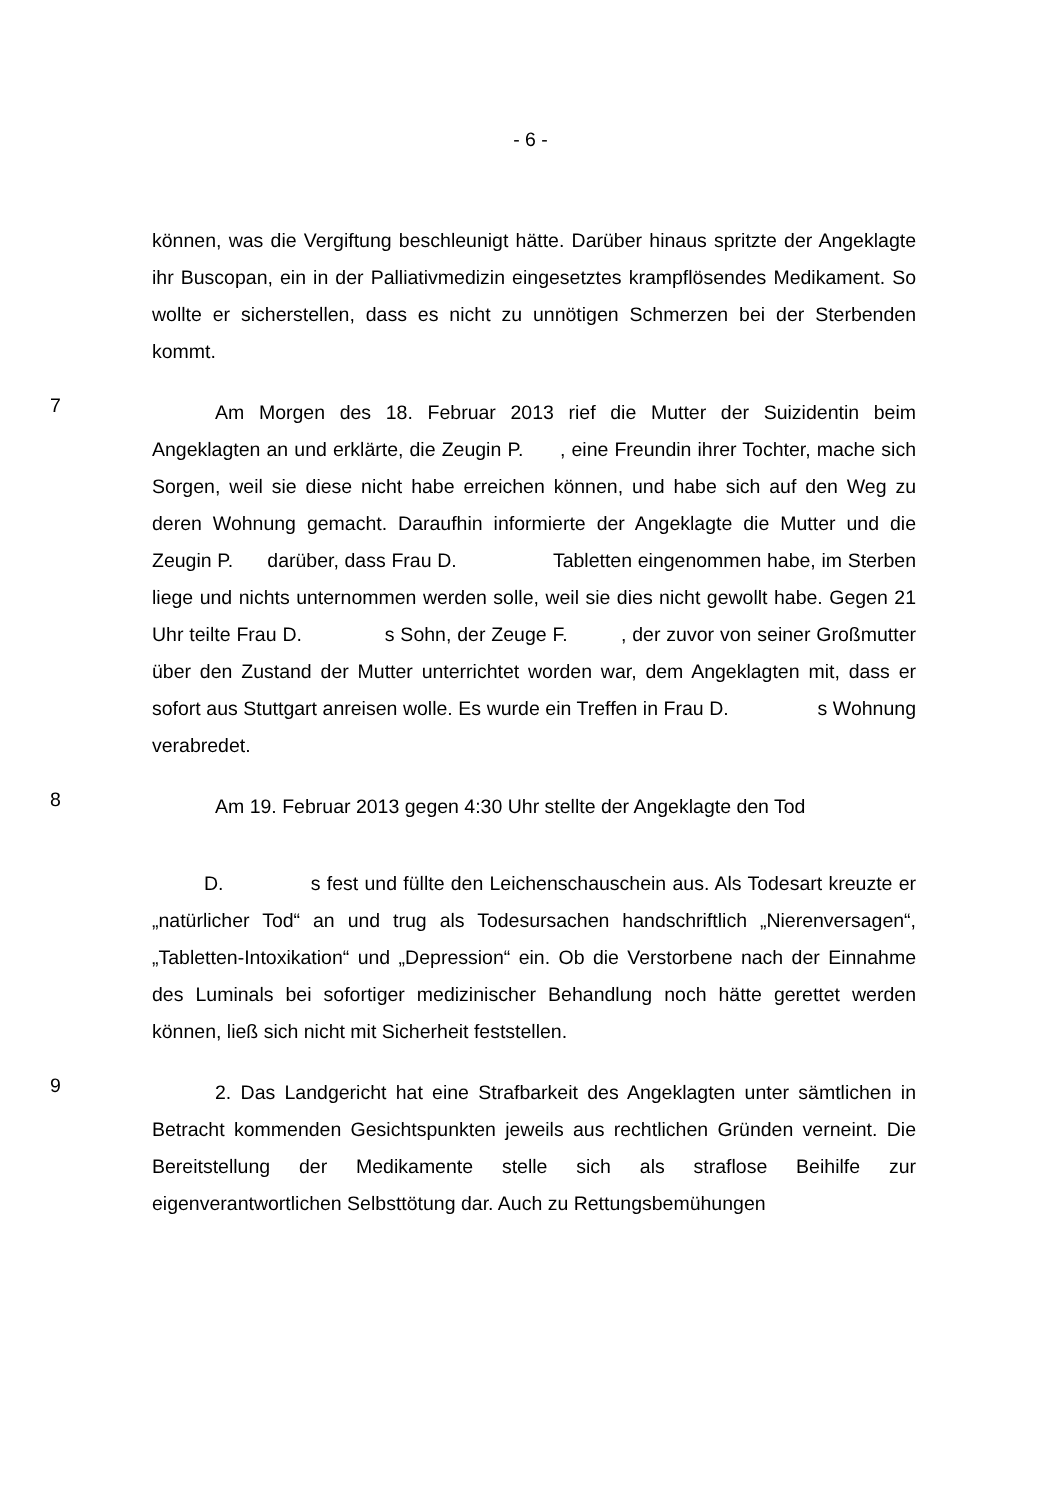- 6 -
können, was die Vergiftung beschleunigt hätte. Darüber hinaus spritzte der An­geklagte ihr Buscopan, ein in der Palliativmedizin eingesetztes krampflösendes Medikament. So wollte er sicherstellen, dass es nicht zu unnötigen Schmerzen bei der Sterbenden kommt.
7
Am Morgen des 18. Februar 2013 rief die Mutter der Suizidentin beim Angeklagten an und erklärte, die Zeugin P. , eine Freundin ihrer Tochter, mache sich Sorgen, weil sie diese nicht habe erreichen können, und habe sich auf den Weg zu deren Wohnung gemacht. Daraufhin informierte der Angeklagte die Mutter und die Zeugin P. darüber, dass Frau D. Tabletten eingenommen habe, im Sterben liege und nichts unternommen werden solle, weil sie dies nicht gewollt habe. Gegen 21 Uhr teilte Frau D. s Sohn, der Zeuge F. , der zuvor von seiner Großmutter über den Zustand der Mutter unterrichtet worden war, dem Angeklagten mit, dass er sofort aus Stutt­gart anreisen wolle. Es wurde ein Treffen in Frau D. s Wohnung ver­abredet.
8
Am 19. Februar 2013 gegen 4:30 Uhr stellte der Angeklagte den Tod
D. s fest und füllte den Leichenschauschein aus. Als Todesart kreuzte er „natürlicher Tod“ an und trug als Todesursachen handschriftlich „Nie­renversagen“, „Tabletten-Intoxikation“ und „Depression“ ein. Ob die Verstorbe­ne nach der Einnahme des Luminals bei sofortiger medizinischer Behandlung noch hätte gerettet werden können, ließ sich nicht mit Sicherheit feststellen.
9
2. Das Landgericht hat eine Strafbarkeit des Angeklagten unter sämtli­chen in Betracht kommenden Gesichtspunkten jeweils aus rechtlichen Gründen verneint. Die Bereitstellung der Medikamente stelle sich als straflose Beihilfe zur eigenverantwortlichen Selbsttötung dar. Auch zu Rettungsbemühungen